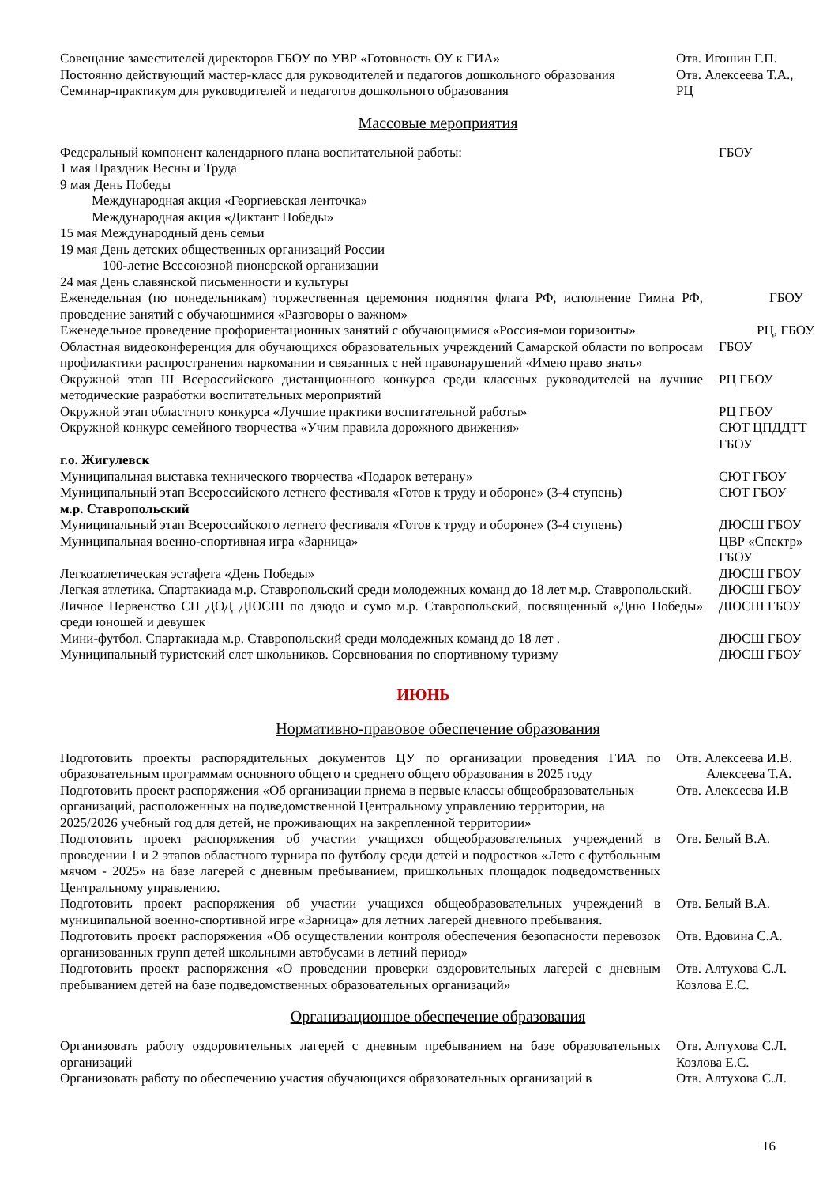| Совещание заместителей директоров ГБОУ по УВР «Готовность ОУ к ГИА» | Отв. Игошин Г.П. |
| Постоянно действующий мастер-класс для руководителей и педагогов дошкольного образования | Отв. Алексеева Т.А., |
| Семинар-практикум для руководителей и педагогов дошкольного образования | РЦ |
Массовые мероприятия
| Федеральный компонент календарного плана воспитательной работы: | ГБОУ |
| 1 мая Праздник Весны и Труда | |
| 9 мая День Победы | |
| Международная акция «Георгиевская ленточка» | |
| Международная акция «Диктант Победы» | |
| 15 мая Международный день семьи | |
| 19 мая День детских общественных организаций России | |
| 100-летие Всесоюзной пионерской организации | |
| 24 мая День славянской письменности и культуры | |
| Еженедельная (по понедельникам) торжественная церемония поднятия флага РФ, исполнение Гимна РФ, проведение занятий с обучающимися «Разговоры о важном» | ГБОУ |
| Еженедельное проведение профориентационных занятий с обучающимися «Россия-мои горизонты» | РЦ, ГБОУ |
| Областная видеоконференция для обучающихся образовательных учреждений Самарской области по вопросам профилактики распространения наркомании и связанных с ней правонарушений «Имею право знать» | ГБОУ |
| Окружной этап III Всероссийского дистанционного конкурса среди классных руководителей на лучшие методические разработки воспитательных мероприятий | РЦ ГБОУ |
| Окружной этап областного конкурса «Лучшие практики воспитательной работы» | РЦ ГБОУ |
| Окружной конкурс семейного творчества «Учим правила дорожного движения» | СЮТ ЦПДДТТ ГБОУ |
| г.о. Жигулевск | |
| Муниципальная выставка технического творчества «Подарок ветерану» | СЮТ ГБОУ |
| Муниципальный этап Всероссийского летнего фестиваля «Готов к труду и обороне» (3-4 ступень) | СЮТ ГБОУ |
| м.р. Ставропольский | |
| Муниципальный этап Всероссийского летнего фестиваля «Готов к труду и обороне» (3-4 ступень) | ДЮСШ ГБОУ |
| Муниципальная военно-спортивная игра «Зарница» | ЦВР «Спектр» ГБОУ |
| Легкоатлетическая эстафета «День Победы» | ДЮСШ ГБОУ |
| Легкая атлетика. Спартакиада м.р. Ставропольский среди молодежных команд до 18 лет м.р. Ставропольский. | ДЮСШ ГБОУ |
| Личное Первенство СП ДОД ДЮСШ по дзюдо и сумо м.р. Ставропольский, посвященный «Дню Победы» среди юношей и девушек | ДЮСШ ГБОУ |
| Мини-футбол. Спартакиада м.р. Ставропольский среди молодежных команд до 18 лет . | ДЮСШ ГБОУ |
| Муниципальный туристский слет школьников. Соревнования по спортивному туризму | ДЮСШ ГБОУ |
ИЮНЬ
Нормативно-правовое обеспечение образования
| Подготовить проекты распорядительных документов ЦУ по организации проведения ГИА по образовательным программам основного общего и среднего общего образования в 2025 году | Отв. Алексеева И.В. Алексеева Т.А. |
| Подготовить проект распоряжения «Об организации приема в первые классы общеобразовательных организаций, расположенных на подведомственной Центральному управлению территории, на 2025/2026 учебный год для детей, не проживающих на закрепленной территории» | Отв. Алексеева И.В |
| Подготовить проект распоряжения об участии учащихся общеобразовательных учреждений в проведении 1 и 2 этапов областного турнира по футболу среди детей и подростков «Лето с футбольным мячом - 2025» на базе лагерей с дневным пребыванием, пришкольных площадок подведомственных Центральному управлению. | Отв. Белый В.А. |
| Подготовить проект распоряжения об участии учащихся общеобразовательных учреждений в муниципальной военно-спортивной игре «Зарница» для летних лагерей дневного пребывания. | Отв. Белый В.А. |
| Подготовить проект распоряжения «Об осуществлении контроля обеспечения безопасности перевозок организованных групп детей школьными автобусами в летний период» | Отв. Вдовина С.А. |
| Подготовить проект распоряжения «О проведении проверки оздоровительных лагерей с дневным пребыванием детей на базе подведомственных образовательных организаций» | Отв. Алтухова С.Л. Козлова Е.С. |
Организационное обеспечение образования
| Организовать работу оздоровительных лагерей с дневным пребыванием на базе образовательных организаций | Отв. Алтухова С.Л. Козлова Е.С. |
| Организовать работу по обеспечению участия обучающихся образовательных организаций в | Отв. Алтухова С.Л. |
16